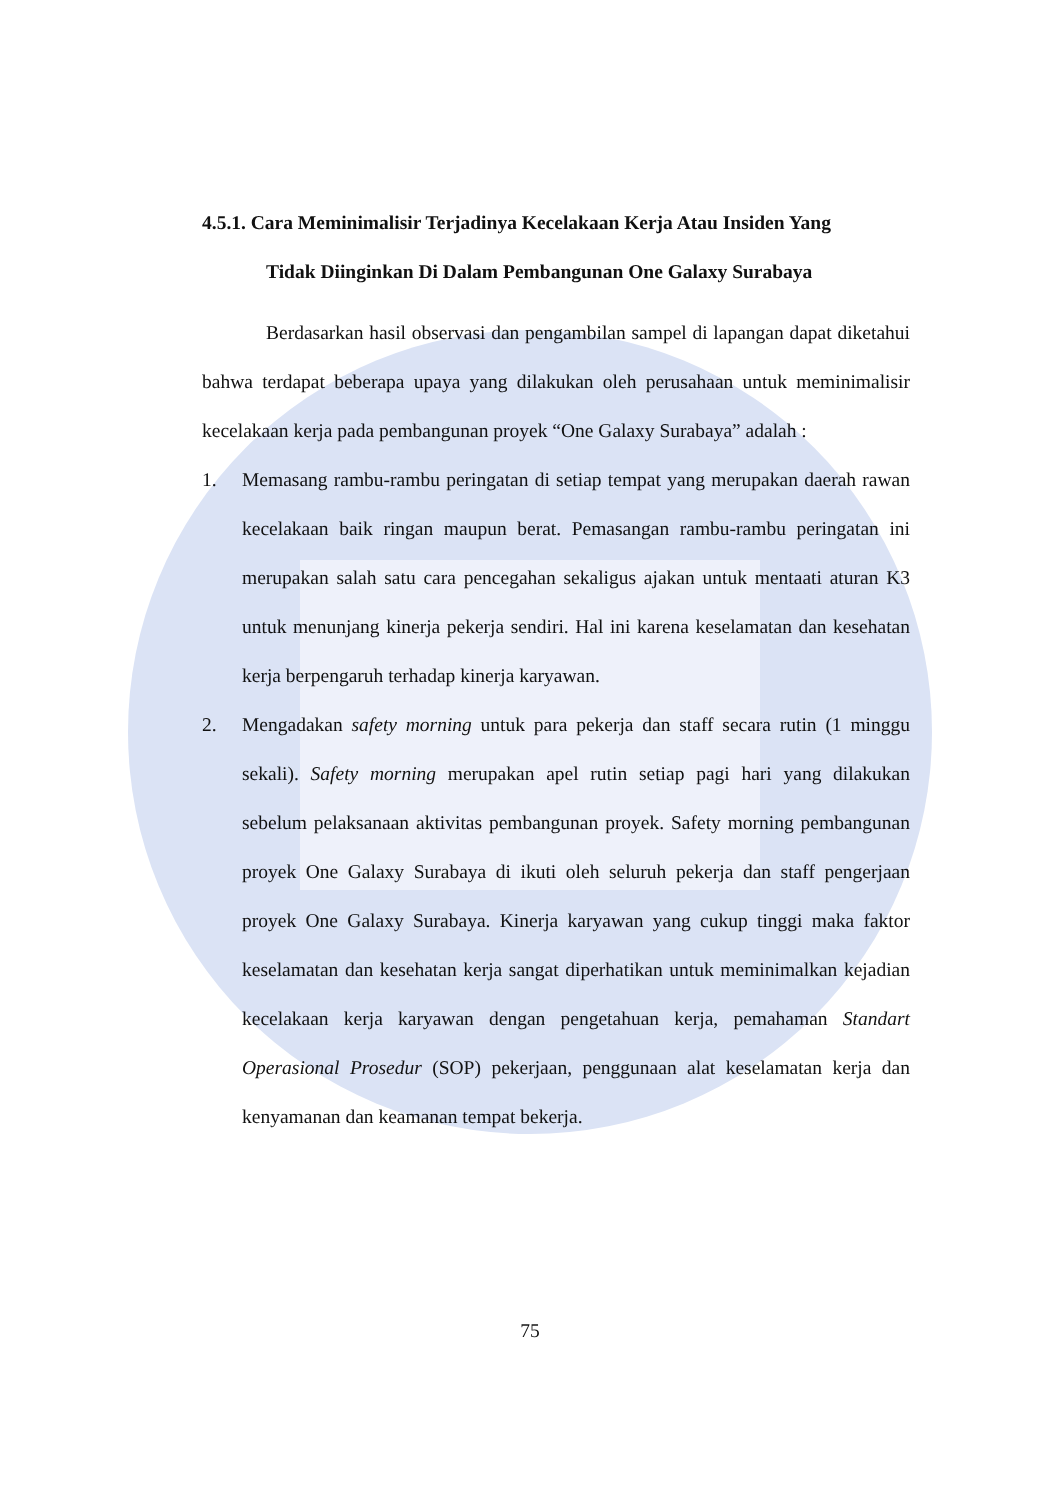4.5.1. Cara Meminimalisir Terjadinya Kecelakaan Kerja Atau Insiden Yang
Tidak Diinginkan Di Dalam Pembangunan One Galaxy Surabaya
Berdasarkan hasil observasi dan pengambilan sampel di lapangan dapat diketahui bahwa terdapat beberapa upaya yang dilakukan oleh perusahaan untuk meminimalisir kecelakaan kerja pada pembangunan proyek “One Galaxy Surabaya” adalah :
1. Memasang rambu-rambu peringatan di setiap tempat yang merupakan daerah rawan kecelakaan baik ringan maupun berat. Pemasangan rambu-rambu peringatan ini merupakan salah satu cara pencegahan sekaligus ajakan untuk mentaati aturan K3 untuk menunjang kinerja pekerja sendiri. Hal ini karena keselamatan dan kesehatan kerja berpengaruh terhadap kinerja karyawan.
2. Mengadakan safety morning untuk para pekerja dan staff secara rutin (1 minggu sekali). Safety morning merupakan apel rutin setiap pagi hari yang dilakukan sebelum pelaksanaan aktivitas pembangunan proyek. Safety morning pembangunan proyek One Galaxy Surabaya di ikuti oleh seluruh pekerja dan staff pengerjaan proyek One Galaxy Surabaya. Kinerja karyawan yang cukup tinggi maka faktor keselamatan dan kesehatan kerja sangat diperhatikan untuk meminimalkan kejadian kecelakaan kerja karyawan dengan pengetahuan kerja, pemahaman Standart Operasional Prosedur (SOP) pekerjaan, penggunaan alat keselamatan kerja dan kenyamanan dan keamanan tempat bekerja.
75